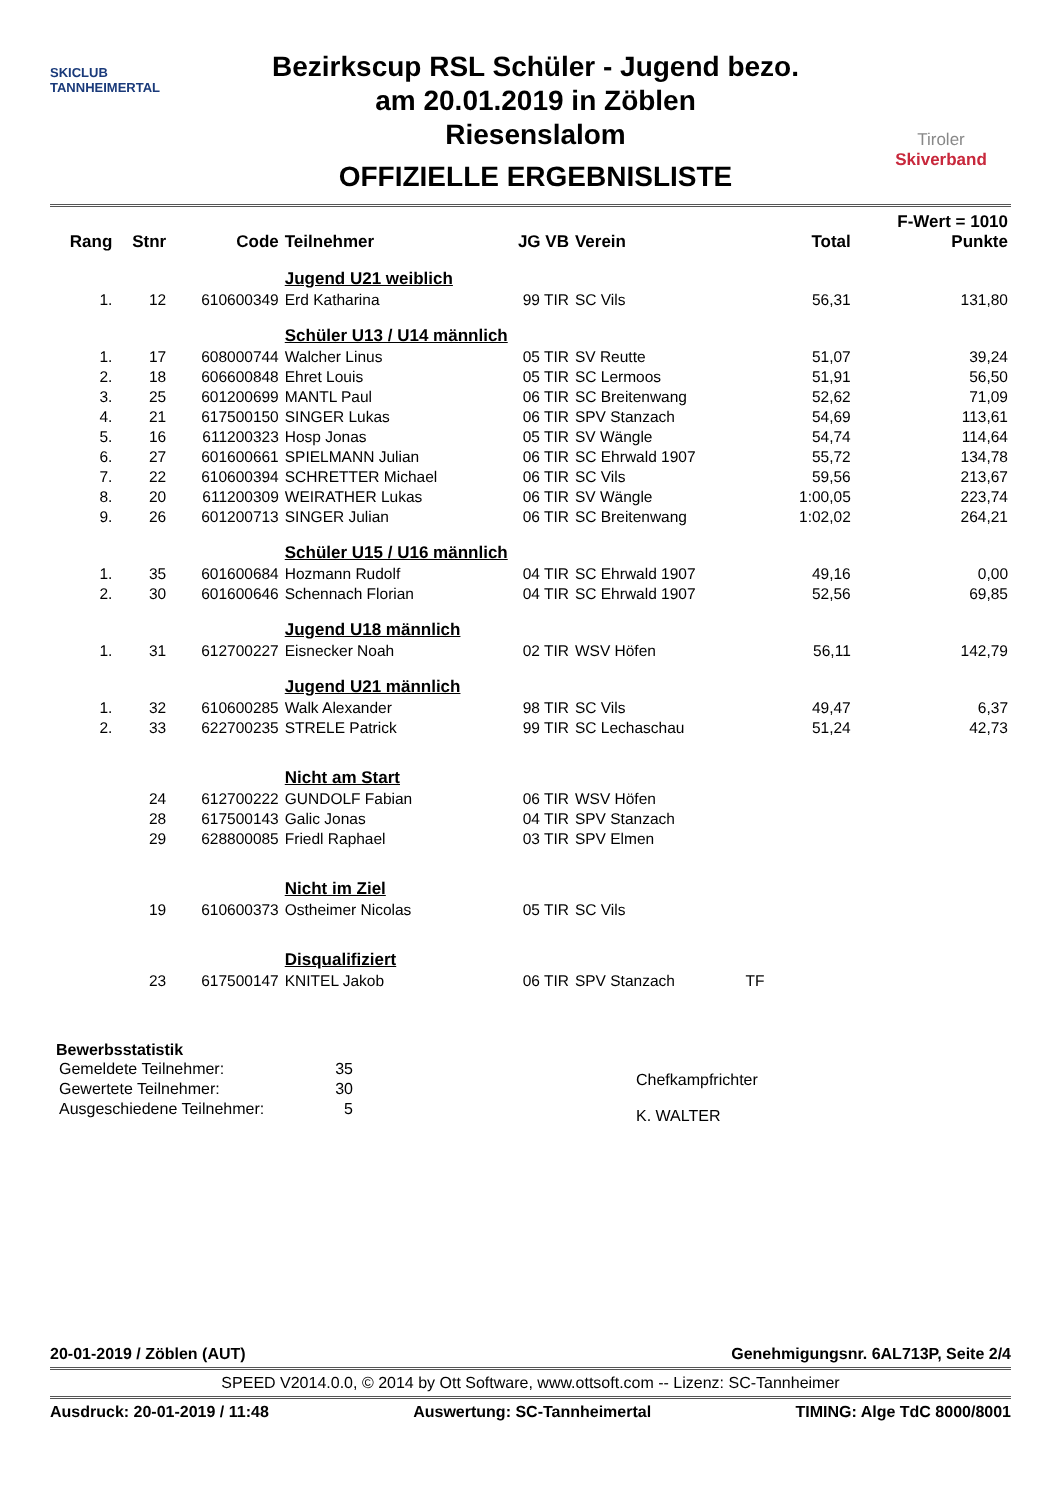SKICLUB
TANNHEIMERTAL
Bezirkscup RSL Schüler - Jugend bezo.
am 20.01.2019 in Zöblen
Riesenslalom
OFFIZIELLE ERGEBNISLISTE
Tiroler
Skiverband
| Rang | Stnr | Code | Teilnehmer | JG VB | Verein | | Total | F-Wert = 1010 Punkte |
| --- | --- | --- | --- | --- | --- | --- | --- | --- |
| | | | Jugend U21 weiblich | | | | | |
| 1. | 12 | 610600349 | Erd Katharina | 99 TIR | SC Vils | | 56,31 | 131,80 |
| | | | Schüler U13 / U14 männlich | | | | | |
| 1. | 17 | 608000744 | Walcher Linus | 05 TIR | SV Reutte | | 51,07 | 39,24 |
| 2. | 18 | 606600848 | Ehret Louis | 05 TIR | SC Lermoos | | 51,91 | 56,50 |
| 3. | 25 | 601200699 | MANTL Paul | 06 TIR | SC Breitenwang | | 52,62 | 71,09 |
| 4. | 21 | 617500150 | SINGER Lukas | 06 TIR | SPV Stanzach | | 54,69 | 113,61 |
| 5. | 16 | 611200323 | Hosp Jonas | 05 TIR | SV Wängle | | 54,74 | 114,64 |
| 6. | 27 | 601600661 | SPIELMANN Julian | 06 TIR | SC Ehrwald 1907 | | 55,72 | 134,78 |
| 7. | 22 | 610600394 | SCHRETTER Michael | 06 TIR | SC Vils | | 59,56 | 213,67 |
| 8. | 20 | 611200309 | WEIRATHER Lukas | 06 TIR | SV Wängle | | 1:00,05 | 223,74 |
| 9. | 26 | 601200713 | SINGER Julian | 06 TIR | SC Breitenwang | | 1:02,02 | 264,21 |
| | | | Schüler U15 / U16 männlich | | | | | |
| 1. | 35 | 601600684 | Hozmann Rudolf | 04 TIR | SC Ehrwald 1907 | | 49,16 | 0,00 |
| 2. | 30 | 601600646 | Schennach Florian | 04 TIR | SC Ehrwald 1907 | | 52,56 | 69,85 |
| | | | Jugend U18 männlich | | | | | |
| 1. | 31 | 612700227 | Eisnecker Noah | 02 TIR | WSV Höfen | | 56,11 | 142,79 |
| | | | Jugend U21 männlich | | | | | |
| 1. | 32 | 610600285 | Walk Alexander | 98 TIR | SC Vils | | 49,47 | 6,37 |
| 2. | 33 | 622700235 | STRELE Patrick | 99 TIR | SC Lechaschau | | 51,24 | 42,73 |
| | | | Nicht am Start | | | | | |
| | 24 | 612700222 | GUNDOLF Fabian | 06 TIR | WSV Höfen | | | |
| | 28 | 617500143 | Galic Jonas | 04 TIR | SPV Stanzach | | | |
| | 29 | 628800085 | Friedl Raphael | 03 TIR | SPV Elmen | | | |
| | | | Nicht im Ziel | | | | | |
| | 19 | 610600373 | Ostheimer Nicolas | 05 TIR | SC Vils | | | |
| | | | Disqualifiziert | | | | | |
| | 23 | 617500147 | KNITEL Jakob | 06 TIR | SPV Stanzach | TF | | |
Bewerbsstatistik
| Gemeldete Teilnehmer: | 35 |
| Gewertete Teilnehmer: | 30 |
| Ausgeschiedene Teilnehmer: | 5 |
Chefkampfrichter
K. WALTER
20-01-2019 / Zöblen (AUT) Genehmigungsnr. 6AL713P, Seite 2/4
SPEED V2014.0.0, © 2014 by Ott Software, www.ottsoft.com -- Lizenz: SC-Tannheimer
Ausdruck: 20-01-2019 / 11:48 Auswertung: SC-Tannheimertal TIMING: Alge TdC 8000/8001